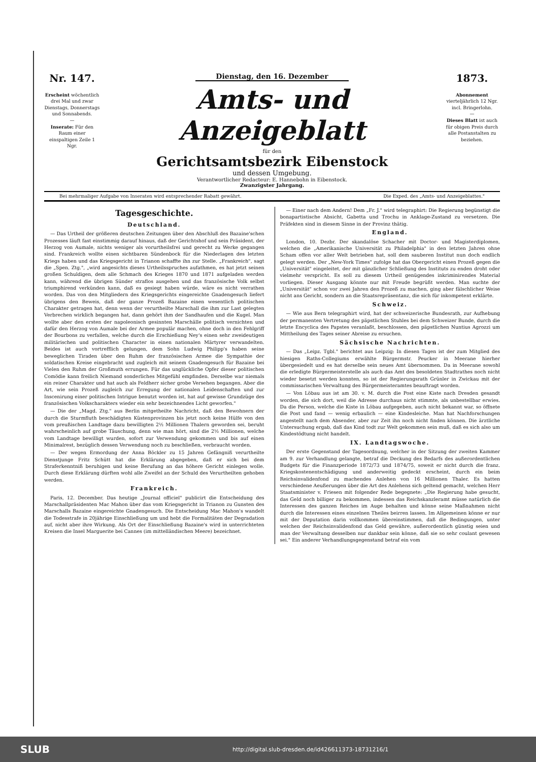Nr. 147.
Erscheint wöchentlich drei Mal und zwar Dienstags, Donnerstags und Sonnabends.
—
Inserate: Für den Raum einer einspaltigen Zeile 1 Ngr.
Dienstag, den 16. Dezember
Amts- und Anzeigeblatt
für den
Gerichtsamtsbezirk Eibenstock
und dessen Umgebung.
Verantwortlicher Redacteur: E. Hannebohn in Eibenstock.
Zwanzigster Jahrgang.
1873.
Abonnement vierteljährlich 12 Ngr. incl. Bringerlohn.
—
Dieses Blatt ist auch für obigen Preis durch alle Postanstalten zu beziehen.
Bei mehrmaliger Aufgabe von Inseraten wird entsprechender Rabatt gewährt. Die Exped. des „Amts- und Anzeigeblattes."
Tagesgeschichte.
Deutschland.
— Das Urtheil der größeren deutschen Zeitungen über den Abschluß des Bazaine'schen Prozesses läuft fast einstimmig darauf hinaus, daß der Gerichtshof und sein Präsident, der Herzog von Aumale, nichts weniger als vorurtheilsfrei und gerecht zu Werke gegangen sind. Frankreich wollte einen sichtbaren Sündenbock für die Niederlagen des letzten Kriegs haben und das Kriegsgericht in Trianon schaffte ihn zur Stelle. „Frankreich", sagt die „Spen. Ztg.", „wird angesichts dieses Urtheilsspruches aufathmen, es hat jetzt seinen großen Schuldigen, dem alle Schmach des Krieges 1870 und 1871 aufgeladen werden kann, während die übrigen Sünder straflos ausgehen und das französische Volk selbst triumphirend verkünden kann, daß es gesiegt haben würde, wäre es nicht verrathen worden. Das von den Mitgliedern des Kriegsgerichts eingereichte Gnadengesuch liefert übrigens den Beweis, daß der ganze Prozeß Bazaine einen wesentlich politischen Charakter getragen hat, denn wenn der verurtheilte Marschall die ihm zur Last gelegten Verbrechen wirklich begangen hat, dann gehört ihm der Sandhaufen und die Kugel. Man wollte aber den ersten der napoleonisch gesinnten Marschälle politisch vernichten und dafür den Herzog von Aumale bei der Armee populär machen, ohne doch in den Fehlgriff der Bourbons zu verfallen, welche durch die Erschießung Ney's einen sehr zweideutigen militärischen und politischen Character in einen nationalen Märtyrer verwandelten. Beides ist auch vortrefflich gelungen, dem Sohn Ludwig Philipp's haben seine beweglichen Tiraden über den Ruhm der französischen Armee die Sympathie der soldatischen Kreise eingebracht und zugleich mit seinem Gnadengesuch für Bazaine bei Vielen den Ruhm der Großmuth errungen. Für das unglückliche Opfer dieser politischen Comödie kann freilich Niemand sonderliches Mitgefühl empfinden. Derselbe war niemals ein reiner Charakter und hat auch als Feldherr sicher grobe Versehen begangen. Aber die Art, wie sein Prozeß zugleich zur Erregung der nationalen Leidenschaften und zur Inscenirung einer politischen Intrigue benutzt worden ist, hat auf gewisse Grundzüge des französischen Volkscharakters wieder ein sehr bezeichnendes Licht geworfen."
— Die der „Magd. Ztg." aus Berlin mitgetheilte Nachricht, daß den Bewohnern der durch die Sturmfluth beschädigten Küstenprovinzen bis jetzt noch keine Hülfe von den vom preußischen Landtage dazu bewilligten 2½ Millionen Thalern geworden sei, beruht wahrscheinlich auf grobe Täuschung, denn wie man hört, sind die 2½ Millionen, welche vom Landtage bewilligt wurden, sofort zur Verwendung gekommen und bis auf einen Minimalrest, bezüglich dessen Verwendung noch zu beschließen, verbraucht worden.
— Der wegen Ermordung der Anna Böckler zu 15 Jahren Gefängniß verurtheilte Dienstjunge Fritz Schütt hat die Erklärung abgegeben, daß er sich bei dem Straferkenntniß beruhigen und keine Berufung an das höhere Gericht einlegen wolle. Durch diese Erklärung dürften wohl alle Zweifel an der Schuld des Verurtheilten gehoben werden.
Frankreich.
Paris, 12. December. Das heutige „Journal officiel" publicirt die Entscheidung des Marschallpräsidenten Mac Mahon über das vom Kriegsgericht in Trianon zu Gunsten des Marschalls Bazaine eingereichte Gnadengesuch. Die Entscheidung Mac Mahon's wandelt die Todesstrafe in 20jährige Einschließung um und hebt die Formalitäten der Degradation auf, nicht aber ihre Wirkung. Als Ort der Einschließung Bazaine's wird in unterrichteten Kreisen die Insel Marguerite bei Cannes (im mittelländischen Meere) bezeichnet.
— Einer nach dem Andern! Dem „Fr. J." wird telegraphirt: Die Regierung begünstigt die bonapartistische Absicht, Gabetta und Trochu in Anklage-Zustand zu versetzen. Die Präfekten sind in diesem Sinne in der Provinz thätig.
England.
London, 10. Dezbr. Der skandalöse Schacher mit Doctor- und Magisterdiplomen, welchen die „Amerikanische Universität zu Philadelphia" in den letzten Jahren ohne Scham offen vor aller Welt betrieben hat, soll dem sauberen Institut nun doch endlich gelegt werden. Der „New-York Times" zufolge hat das Obergericht einen Prozeß gegen die „Universität" eingeleitet, der mit gänzlicher Schließung des Instituts zu enden droht oder vielmehr verspricht. Es soll zu diesem Urtheil genügendes inkriminirendes Material vorliegen. Dieser Ausgang könnte nur mit Freude begrüßt werden. Man suchte der „Universität" schon vor zwei Jahren den Prozeß zu machen, ging aber fälschlicher Weise nicht ans Gericht, sondern an die Staatsrepräsentanz, die sich für inkompetent erklärte.
Schweiz.
— Wie aus Bern telegraphirt wird, hat der schweizerische Bundesrath, zur Aufhebung der permanenten Vertretung des päpstlichen Stuhles bei dem Schweizer Bunde, durch die letzte Encyclica des Papstes veranlaßt, beschlossen, den päpstlichen Nuntius Agrozzi um Mittheilung des Tages seiner Abreise zu ersuchen.
Sächsische Nachrichten.
— Das „Leipz. Tgbl." berichtet aus Leipzig: In diesen Tagen ist der zum Mitglied des hiesigen Raths-Collegiums erwählte Bürgermstr. Peucker in Meerane hierher übergesiedelt und es hat derselbe sein neues Amt übernommen. Da in Meerane sowohl die erledigte Bürgermeisterstelle als auch das Amt des besoldeten Stadtrathes noch nicht wieder besetzt werden konnten, so ist der Regierungsrath Grünler in Zwickau mit der commissarischen Verwaltung des Bürgermeisteramtes beauftragt worden.
— Von Löbau aus ist am 30. v. M. durch die Post eine Kiste nach Dresden gesandt worden, die sich dort, weil die Adresse durchaus nicht stimmte, als unbestellbar erwies. Da die Person, welche die Kiste in Löbau aufgegeben, auch nicht bekannt war, so öffnete die Post und fand — wenig erbaulich — eine Kindesleiche. Man hat Nachforschungen angestellt nach dem Absender, aber zur Zeit ihn noch nicht finden können. Die ärztliche Untersuchung ergab, daß das Kind todt zur Welt gekommen sein muß, daß es sich also um Kindestödtung nicht handelt.
IX. Landtagswoche.
Der erste Gegenstand der Tagesordnung, welcher in der Sitzung der zweiten Kammer am 9. zur Verhandlung gelangte, betraf die Deckung des Bedarfs des außerordentlichen Budgets für die Finanzperiode 1872/73 und 1874/75, soweit er nicht durch die franz. Kriegskostenentschädigung und anderweitig gedeckt erscheint, durch ein beim Reichsinvalidenfond zu machendes Anlehen von 16 Millionen Thaler. Es hatten verschiedene Aeußerungen über die Art des Anlehens sich geltend gemacht, welchen Herr Staatsminister v. Friesen mit folgender Rede begegnete: „Die Regierung habe gesucht, das Geld noch billiger zu bekommen, indessen das Reichskanzleramt müsse natürlich die Interessen des ganzen Reiches im Auge behalten und könne seine Maßnahmen nicht durch die Interessen eines einzelnen Theiles beirren lassen. Im Allgemeinen könne er nur mit der Deputation darin vollkommen übereinstimmen, daß die Bedingungen, unter welchen der Reichsinvalidenfond das Geld gewähre, außerordentlich günstig seien und man der Verwaltung desselben nur dankbar sein könne, daß sie so sehr coulant gewesen sei." Ein anderer Verhandlungsgegenstand betraf ein vom
SLUB http://digital.slub-dresden.de/id426611373-18731216/1